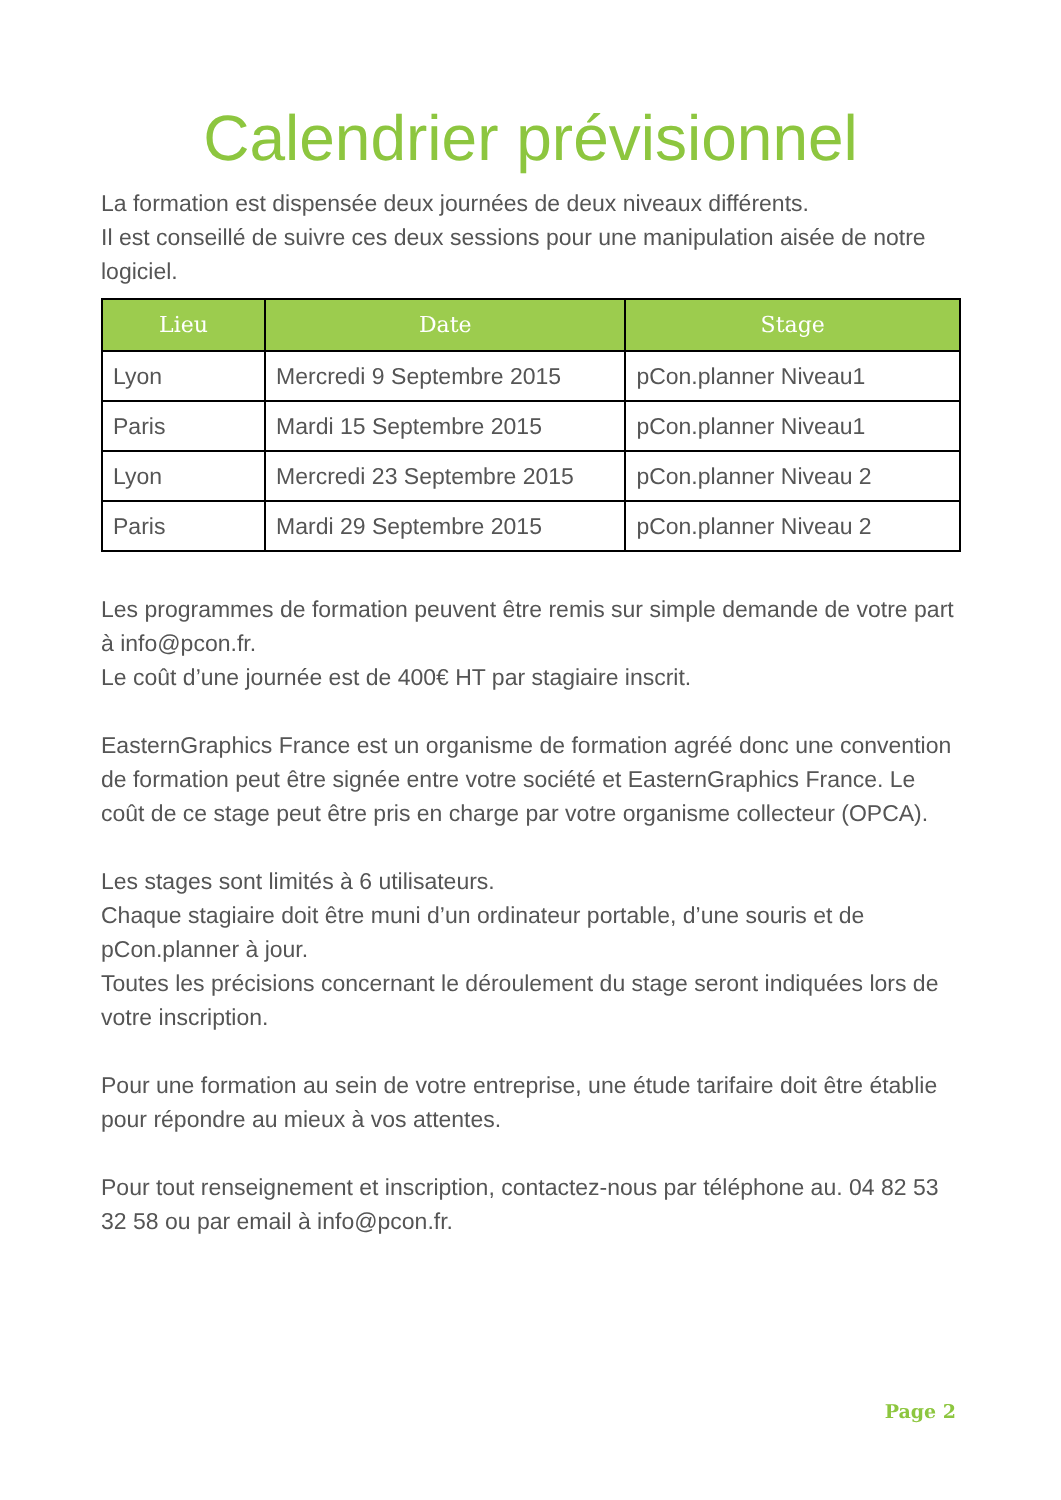Calendrier prévisionnel
La formation est dispensée deux journées de deux niveaux différents.
Il est conseillé de suivre ces deux sessions pour une manipulation aisée de notre logiciel.
| Lieu | Date | Stage |
| --- | --- | --- |
| Lyon | Mercredi 9 Septembre 2015 | pCon.planner Niveau1 |
| Paris | Mardi 15 Septembre 2015 | pCon.planner Niveau1 |
| Lyon | Mercredi 23 Septembre 2015 | pCon.planner Niveau 2 |
| Paris | Mardi 29 Septembre 2015 | pCon.planner Niveau 2 |
Les programmes de formation peuvent être remis sur simple demande de votre part à info@pcon.fr.
Le coût d’une journée est de 400€ HT par stagiaire inscrit.
EasternGraphics France est un organisme de formation agréé donc une convention de formation peut être signée entre votre société et EasternGraphics France. Le coût de ce stage peut être pris en charge par votre organisme collecteur (OPCA).
Les stages sont limités à 6 utilisateurs.
Chaque stagiaire doit être muni d’un ordinateur portable, d’une souris et de pCon.planner à jour.
Toutes les précisions concernant le déroulement du stage seront indiquées lors de votre inscription.
Pour une formation au sein de votre entreprise, une étude tarifaire doit être établie pour répondre au mieux à vos attentes.
Pour tout renseignement et inscription, contactez-nous par téléphone au. 04 82 53 32 58 ou par email à info@pcon.fr.
Page 2